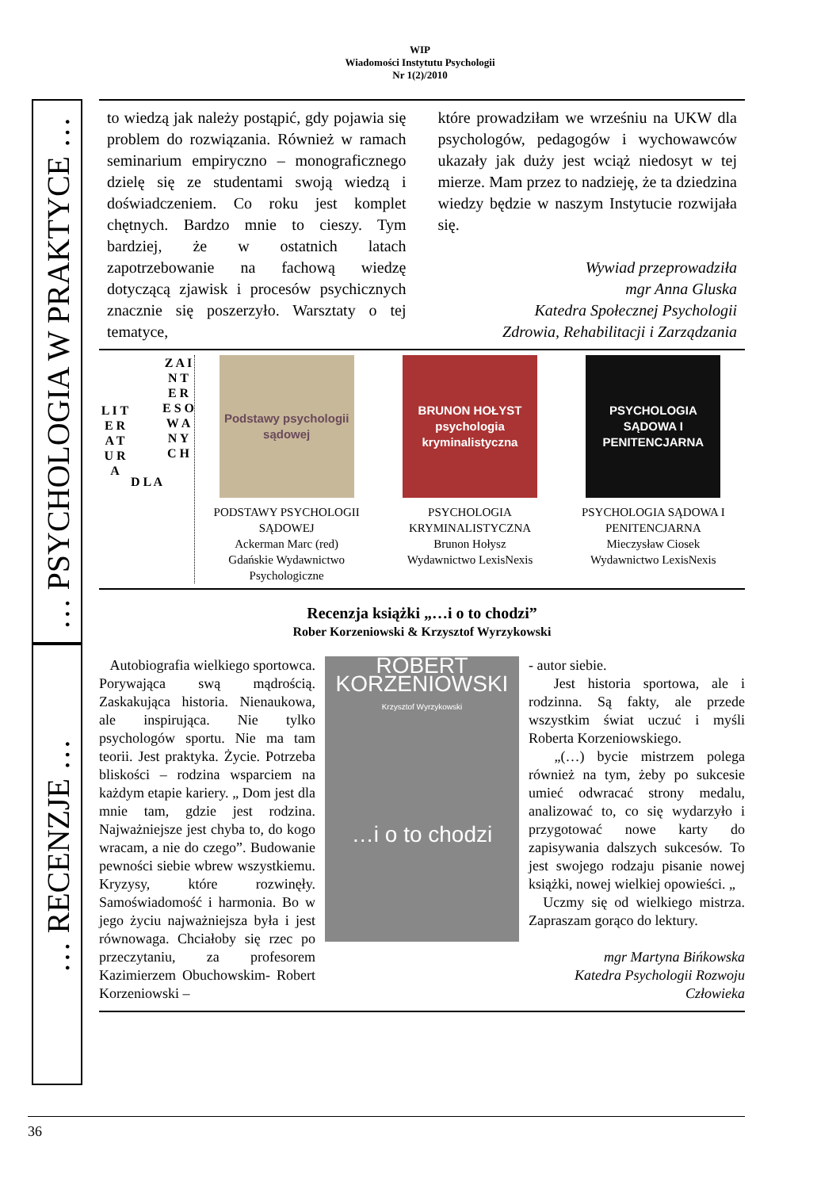WIP
Wiadomości Instytutu Psychologii
Nr 1(2)/2010
… PSYCHOLOGIA W PRAKTYCE …
… RECENZJE …
to wiedzą jak należy postąpić, gdy pojawia się problem do rozwiązania. Również w ramach seminarium empiryczno – monograficznego dzielę się ze studentami swoją wiedzą i doświadczeniem. Co roku jest komplet chętnych. Bardzo mnie to cieszy. Tym bardziej, że w ostatnich latach zapotrzebowanie na fachową wiedzę dotyczącą zjawisk i procesów psychicznych znacznie się poszerzyło. Warsztaty o tej tematyce,
które prowadziłam we wrześniu na UKW dla psychologów, pedagogów i wychowawców ukazały jak duży jest wciąż niedosyt w tej mierze. Mam przez to nadzieję, że ta dziedzina wiedzy będzie w naszym Instytucie rozwijała się.
Wywiad przeprowadziła
mgr Anna Gluska
Katedra Społecznej Psychologii
Zdrowia, Rehabilitacji i Zarządzania
L I T E R A T U R A
D L A
Z A I N T E R E S O W A N Y C H
Podstawy psychologii sądowej
PODSTAWY PSYCHOLOGII SĄDOWEJ
Ackerman Marc (red)
Gdańskie Wydawnictwo Psychologiczne
BRUNON HOŁYST
psychologia kryminalistyczna
PSYCHOLOGIA KRYMINALISTYCZNA
Brunon Hołysz
Wydawnictwo LexisNexis
PSYCHOLOGIA SĄDOWA I PENITENCJARNA
PSYCHOLOGIA SĄDOWA I PENITENCJARNA
Mieczysław Ciosek
Wydawnictwo LexisNexis
Recenzja książki „…i o to chodzi”
Rober Korzeniowski & Krzysztof Wyrzykowski
Autobiografia wielkiego sportowca. Porywająca swą mądrością. Zaskakująca historia. Nienaukowa, ale inspirująca. Nie tylko psychologów sportu. Nie ma tam teorii. Jest praktyka. Życie. Potrzeba bliskości – rodzina wsparciem na każdym etapie kariery. „ Dom jest dla mnie tam, gdzie jest rodzina. Najważniejsze jest chyba to, do kogo wracam, a nie do czego”. Budowanie pewności siebie wbrew wszystkiemu. Kryzysy, które rozwinęły. Samoświadomość i harmonia. Bo w jego życiu najważniejsza była i jest równowaga. Chciałoby się rzec po przeczytaniu, za profesorem Kazimierzem Obuchowskim- Robert Korzeniowski –
ROBERT KORZENIOWSKI
Krzysztof Wyrzykowski
…i o to chodzi
- autor siebie.
Jest historia sportowa, ale i rodzinna. Są fakty, ale przede wszystkim świat uczuć i myśli Roberta Korzeniowskiego.
„(…) bycie mistrzem polega również na tym, żeby po sukcesie umieć odwracać strony medalu, analizować to, co się wydarzyło i przygotować nowe karty do zapisywania dalszych sukcesów. To jest swojego rodzaju pisanie nowej książki, nowej wielkiej opowieści. „
Uczmy się od wielkiego mistrza. Zapraszam gorąco do lektury.
mgr Martyna Bińkowska
Katedra Psychologii Rozwoju Człowieka
36